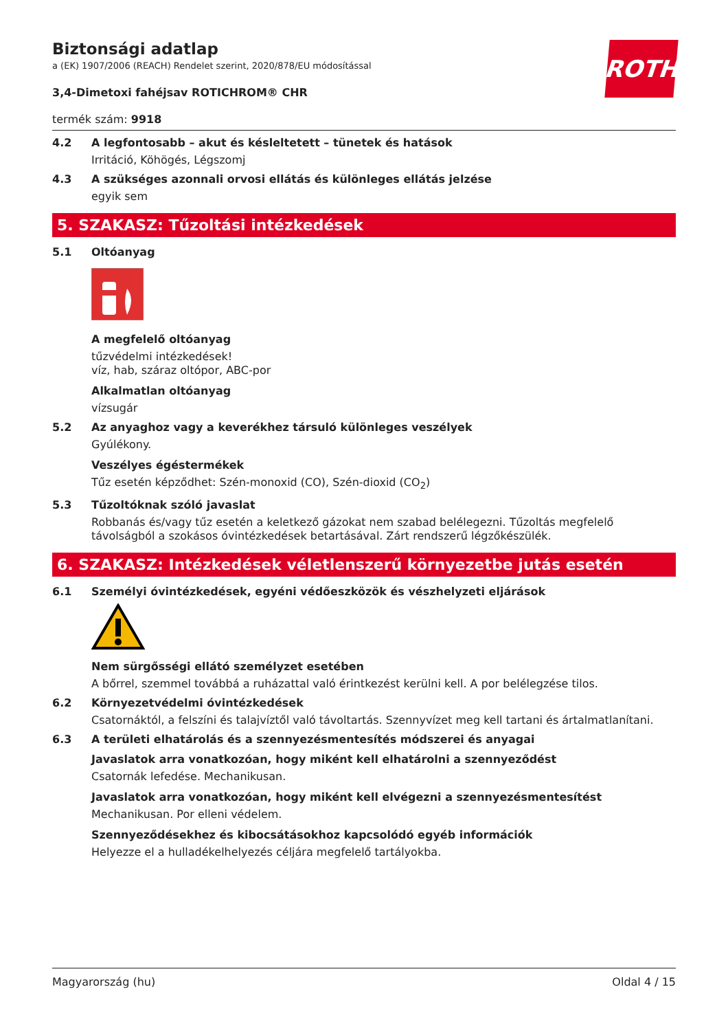ROTH
Biztonsági adatlap
a (EK) 1907/2006 (REACH) Rendelet szerint, 2020/878/EU módosítással
3,4-Dimetoxi fahéjsav ROTICHROM® CHR
termék szám: 9918
4.2 A legfontosabb – akut és késleltetett – tünetek és hatások
Irritáció, Köhögés, Légszomj
4.3 A szükséges azonnali orvosi ellátás és különleges ellátás jelzése
egyik sem
5. SZAKASZ: Tűzoltási intézkedések
5.1 Oltóanyag
A megfelelő oltóanyag
tűzvédelmi intézkedések!
víz, hab, száraz oltópor, ABC-por
Alkalmatlan oltóanyag
vízsugár
5.2 Az anyaghoz vagy a keverékhez társuló különleges veszélyek
Gyúlékony.
Veszélyes égéstermékek
Tűz esetén képződhet: Szén-monoxid (CO), Szén-dioxid (CO<sub>2</sub>)
5.3 Tűzoltóknak szóló javaslat
Robbanás és/vagy tűz esetén a keletkező gázokat nem szabad belélegezni. Tűzoltás megfelelő távolságból a szokásos óvintézkedések betartásával. Zárt rendszerű légzőkészülék.
6. SZAKASZ: Intézkedések véletlenszerű környezetbe jutás esetén
6.1 Személyi óvintézkedések, egyéni védőeszközök és vészhelyzeti eljárások
Nem sürgősségi ellátó személyzet esetében
A bőrrel, szemmel továbbá a ruházattal való érintkezést kerülni kell. A por belélegzése tilos.
6.2 Környezetvédelmi óvintézkedések
Csatornáktól, a felszíni és talajvíztől való távoltartás. Szennyvízet meg kell tartani és ártalmatlanítani.
6.3 A területi elhatárolás és a szennyezésmentesítés módszerei és anyagai
Javaslatok arra vonatkozóan, hogy miként kell elhatárolni a szennyeződést
Csatornák lefedése. Mechanikusan.
Javaslatok arra vonatkozóan, hogy miként kell elvégezni a szennyezésmentesítést
Mechanikusan. Por elleni védelem.
Szennyeződésekhez és kibocsátásokhoz kapcsolódó egyéb információk
Helyezze el a hulladékelhelyezés céljára megfelelő tartályokba.
Magyarország (hu) Oldal 4 / 15